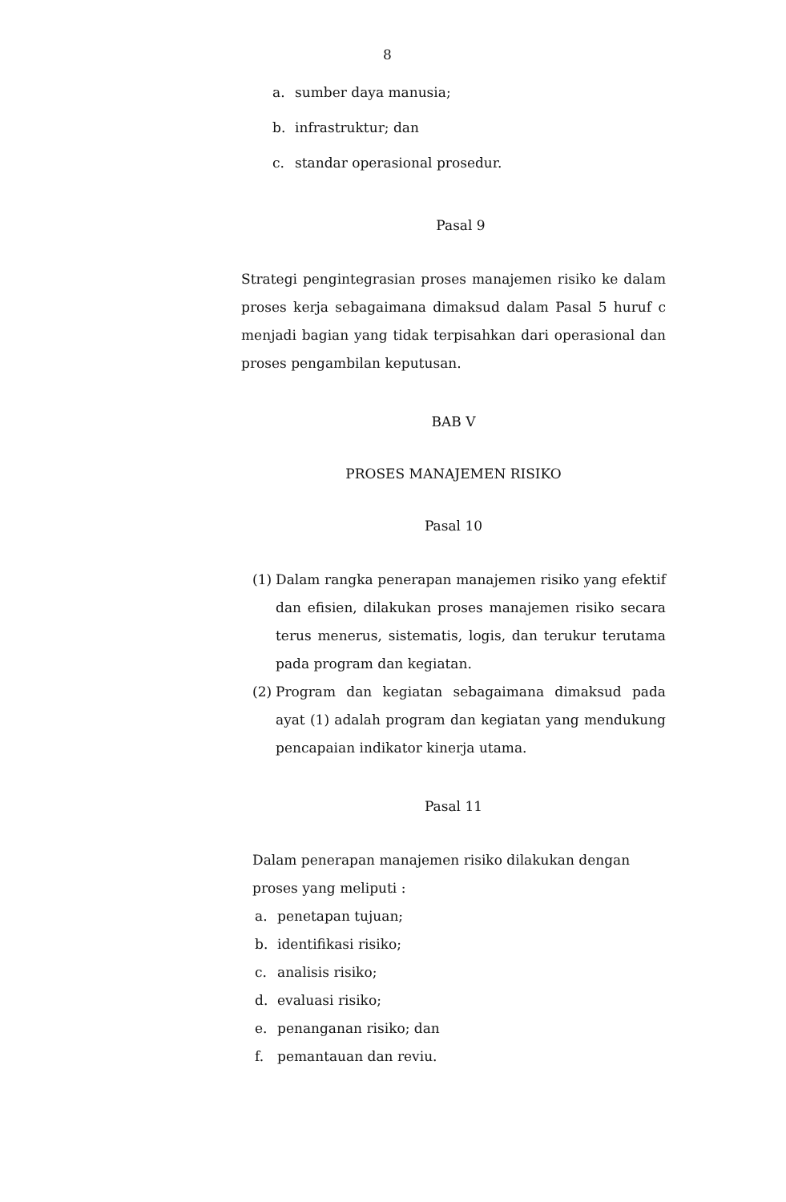8
a. sumber daya manusia;
b. infrastruktur; dan
c. standar operasional prosedur.
Pasal 9
Strategi pengintegrasian proses manajemen risiko ke dalam proses kerja sebagaimana dimaksud dalam Pasal 5 huruf c menjadi bagian yang tidak terpisahkan dari operasional dan proses pengambilan keputusan.
BAB V
PROSES MANAJEMEN RISIKO
Pasal 10
(1)
Dalam rangka penerapan manajemen risiko yang efektif dan efisien, dilakukan proses manajemen risiko secara terus menerus, sistematis, logis, dan terukur terutama pada program dan kegiatan.
(2)
Program dan kegiatan sebagaimana dimaksud pada ayat (1) adalah program dan kegiatan yang mendukung pencapaian indikator kinerja utama.
Pasal 11
Dalam penerapan manajemen risiko dilakukan dengan proses yang meliputi :
a. penetapan tujuan;
b. identifikasi risiko;
c. analisis risiko;
d. evaluasi risiko;
e. penanganan risiko; dan
f. pemantauan dan reviu.